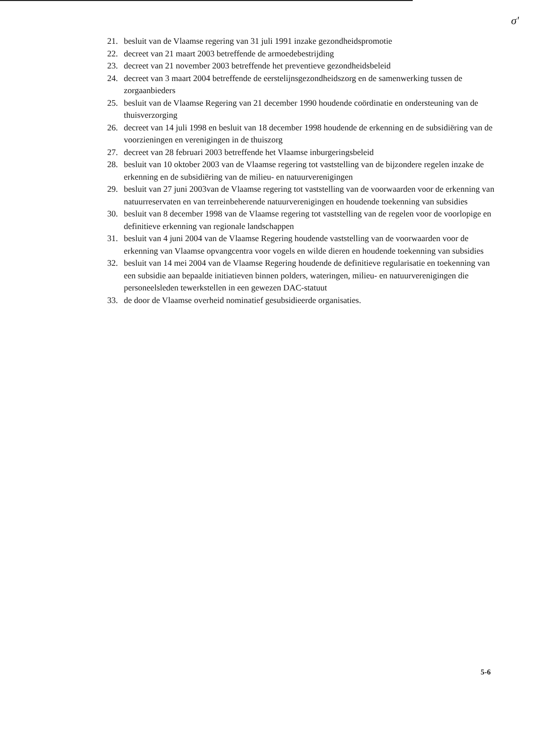σ'
21. besluit van de Vlaamse regering van 31 juli 1991 inzake gezondheidspromotie
22. decreet van 21 maart 2003 betreffende de armoedebestrijding
23. decreet van 21 november 2003 betreffende het preventieve gezondheidsbeleid
24. decreet van 3 maart 2004 betreffende de eerstelijnsgezondheidszorg en de samenwerking tussen de zorgaanbieders
25. besluit van de Vlaamse Regering van 21 december 1990 houdende coördinatie en ondersteuning van de thuisverzorging
26. decreet van 14 juli 1998 en besluit van 18 december 1998 houdende de erkenning en de subsidiëring van de voorzieningen en verenigingen in de thuiszorg
27. decreet van 28 februari 2003 betreffende het Vlaamse inburgeringsbeleid
28. besluit van 10 oktober 2003 van de Vlaamse regering tot vaststelling van de bijzondere regelen inzake de erkenning en de subsidiëring van de milieu- en natuurverenigingen
29. besluit van 27 juni 2003van de Vlaamse regering tot vaststelling van de voorwaarden voor de erkenning van natuurreservaten en van terreinbeherende natuurverenigingen en houdende toekenning van subsidies
30. besluit van 8 december 1998 van de Vlaamse regering tot vaststelling van de regelen voor de voorlopige en definitieve erkenning van regionale landschappen
31. besluit van 4 juni 2004 van de Vlaamse Regering houdende vaststelling van de voorwaarden voor de erkenning van Vlaamse opvangcentra voor vogels en wilde dieren en houdende toekenning van subsidies
32. besluit van 14 mei 2004 van de Vlaamse Regering houdende de definitieve regularisatie en toekenning van een subsidie aan bepaalde initiatieven binnen polders, wateringen, milieu- en natuurverenigingen die personeelsleden tewerkstellen in een gewezen DAC-statuut
33. de door de Vlaamse overheid nominatief gesubsidieerde organisaties.
5-6